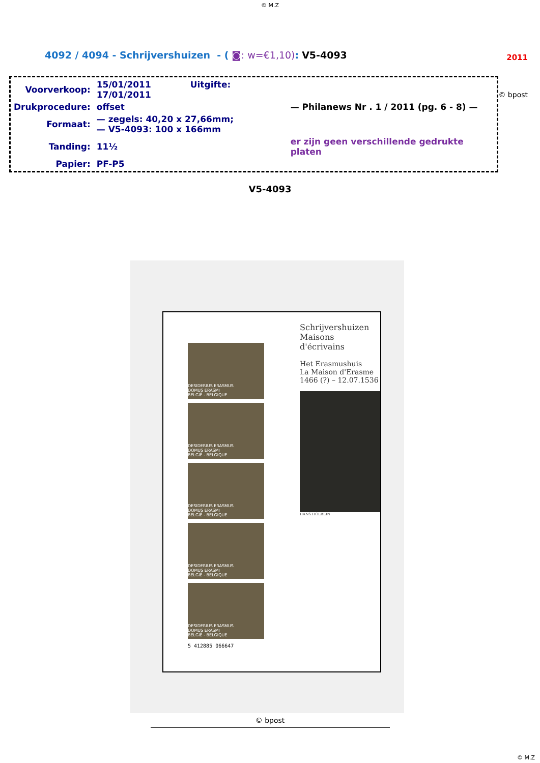© M.Z
4092 / 4094 - Schrijvershuizen - ( ◙: w=€1,10): V5-4093
2011
© bpost
| Voorverkoop: | 15/01/2011 Uitgifte: 17/01/2011 | |
| Drukprocedure: | offset | — Philanews Nr . 1 / 2011 (pg. 6 - 8) — |
| Formaat: | — zegels: 40,20 x 27,66mm; — V5-4093: 100 x 166mm | |
| Tanding: | 11½ | er zijn geen verschillende gedrukte platen |
| Papier: | PF-P5 | |
V5-4093
DESIDERIUS ERASMUS
DOMUS ERASMI
BELGIË - BELGIQUE
DESIDERIUS ERASMUS
DOMUS ERASMI
BELGIË - BELGIQUE
DESIDERIUS ERASMUS
DOMUS ERASMI
BELGIË - BELGIQUE
DESIDERIUS ERASMUS
DOMUS ERASMI
BELGIË - BELGIQUE
DESIDERIUS ERASMUS
DOMUS ERASMI
BELGIË - BELGIQUE
5 412885 066647
Schrijvershuizen
Maisons d'écrivains
Het Erasmushuis
La Maison d'Erasme
1466 (?) – 12.07.1536
HANS HOLBEIN
© bpost
© M.Z